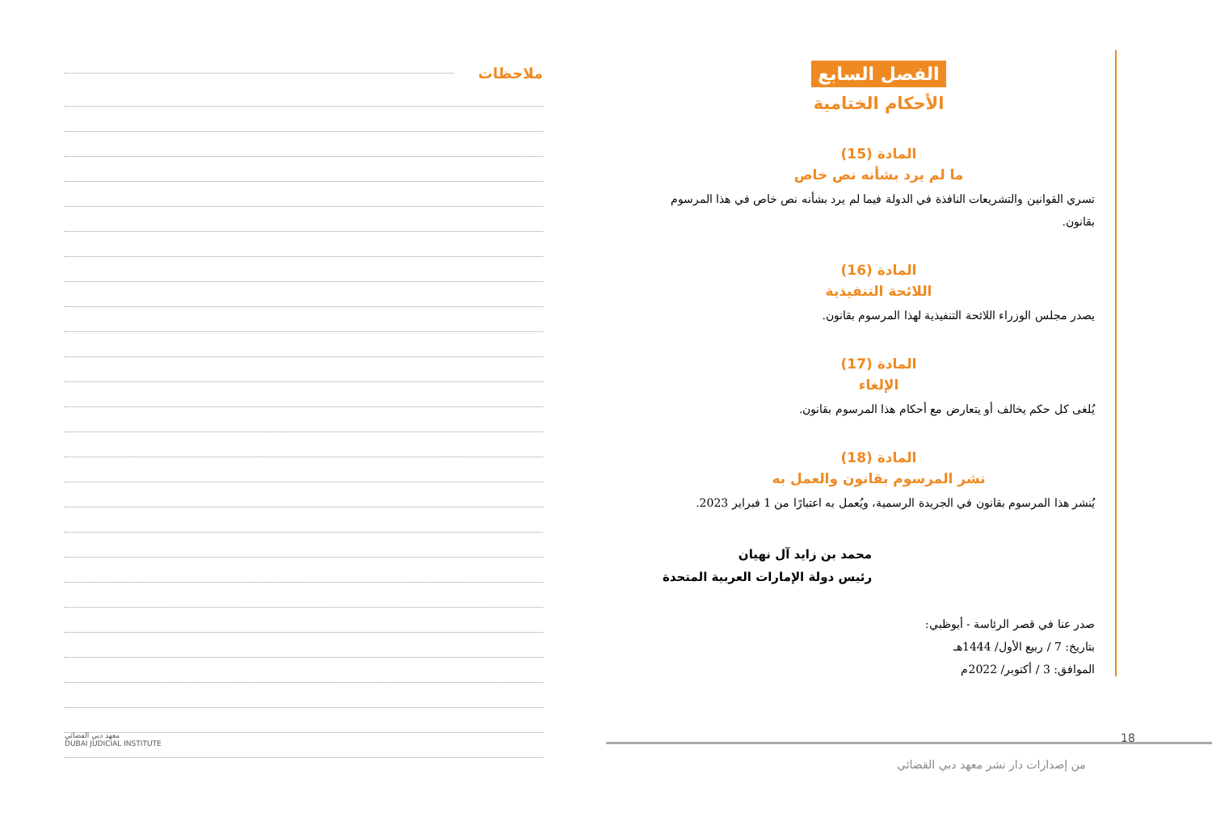ملاحظات
معهد دبي القضائي
DUBAI JUDICIAL INSTITUTE
الفصل السابع
الأحكام الختامية
المادة (15)
ما لم يرد بشأنه نص خاص
تسري القوانين والتشريعات النافذة في الدولة فيما لم يرد بشأنه نص خاص في هذا المرسوم بقانون.
المادة (16)
اللائحة التنفيذية
يصدر مجلس الوزراء اللائحة التنفيذية لهذا المرسوم بقانون.
المادة (17)
الإلغاء
يُلغى كل حكم يخالف أو يتعارض مع أحكام هذا المرسوم بقانون.
المادة (18)
نشر المرسوم بقانون والعمل به
يُنشر هذا المرسوم بقانون في الجريدة الرسمية، ويُعمل به اعتبارًا من 1 فبراير 2023.
محمد بن زايد آل نهيان
رئيس دولة الإمارات العربية المتحدة
صدر عنا في قصر الرئاسة - أبوظبي:
بتاريخ: 7 / ربيع الأول/ 1444هـ
الموافق: 3 / أكتوبر/ 2022م
18
من إصدارات دار نشر معهد دبي القضائي